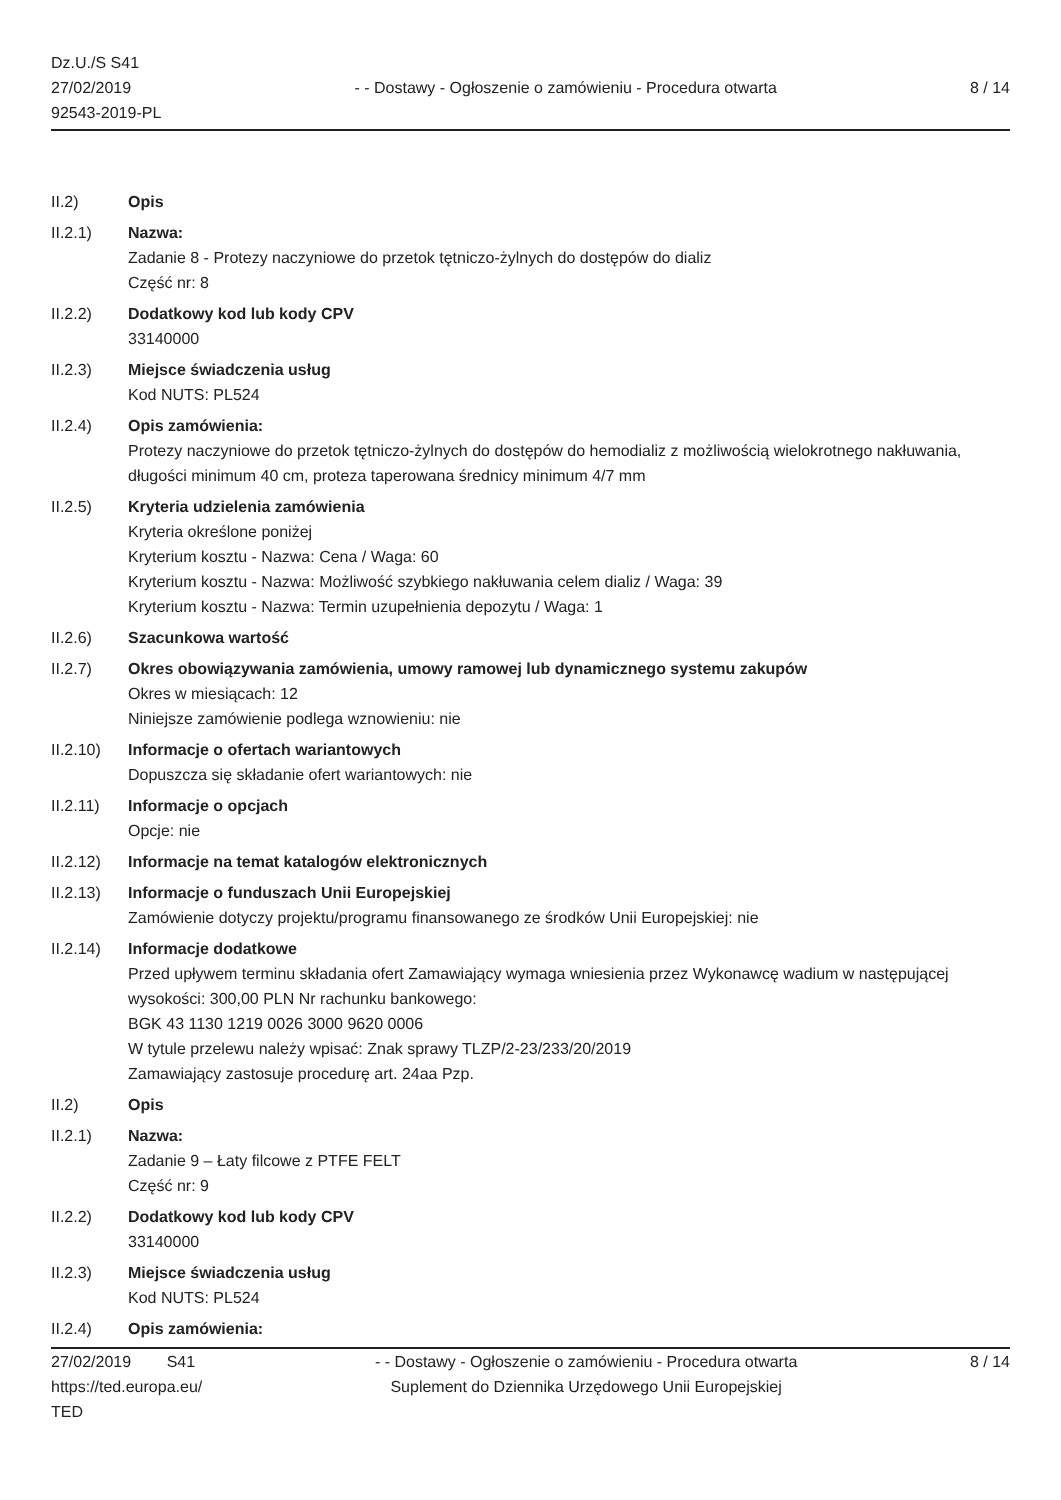Dz.U./S S41
27/02/2019
92543-2019-PL
- - Dostawy - Ogłoszenie o zamówieniu - Procedura otwarta
8 / 14
II.2) Opis
II.2.1) Nazwa:
Zadanie 8 - Protezy naczyniowe do przetok tętniczo-żylnych do dostępów do dializ
Część nr: 8
II.2.2) Dodatkowy kod lub kody CPV
33140000
II.2.3) Miejsce świadczenia usług
Kod NUTS: PL524
II.2.4) Opis zamówienia:
Protezy naczyniowe do przetok tętniczo-żylnych do dostępów do hemodializ z możliwością wielokrotnego nakłuwania, długości minimum 40 cm, proteza taperowana średnicy minimum 4/7 mm
II.2.5) Kryteria udzielenia zamówienia
Kryteria określone poniżej
Kryterium kosztu - Nazwa: Cena / Waga: 60
Kryterium kosztu - Nazwa: Możliwość szybkiego nakłuwania celem dializ / Waga: 39
Kryterium kosztu - Nazwa: Termin uzupełnienia depozytu / Waga: 1
II.2.6) Szacunkowa wartość
II.2.7) Okres obowiązywania zamówienia, umowy ramowej lub dynamicznego systemu zakupów
Okres w miesiącach: 12
Niniejsze zamówienie podlega wznowieniu: nie
II.2.10) Informacje o ofertach wariantowych
Dopuszcza się składanie ofert wariantowych: nie
II.2.11) Informacje o opcjach
Opcje: nie
II.2.12) Informacje na temat katalogów elektronicznych
II.2.13) Informacje o funduszach Unii Europejskiej
Zamówienie dotyczy projektu/programu finansowanego ze środków Unii Europejskiej: nie
II.2.14) Informacje dodatkowe
Przed upływem terminu składania ofert Zamawiający wymaga wniesienia przez Wykonawcę wadium w następującej wysokości: 300,00 PLN Nr rachunku bankowego:
BGK 43 1130 1219 0026 3000 9620 0006
W tytule przelewu należy wpisać: Znak sprawy TLZP/2-23/233/20/2019
Zamawiający zastosuje procedurę art. 24aa Pzp.
II.2) Opis
II.2.1) Nazwa:
Zadanie 9 – Łaty filcowe z PTFE FELT
Część nr: 9
II.2.2) Dodatkowy kod lub kody CPV
33140000
II.2.3) Miejsce świadczenia usług
Kod NUTS: PL524
II.2.4) Opis zamówienia:
27/02/2019 S41
https://ted.europa.eu/
TED
- - Dostawy - Ogłoszenie o zamówieniu - Procedura otwarta
Suplement do Dziennika Urzędowego Unii Europejskiej
8 / 14